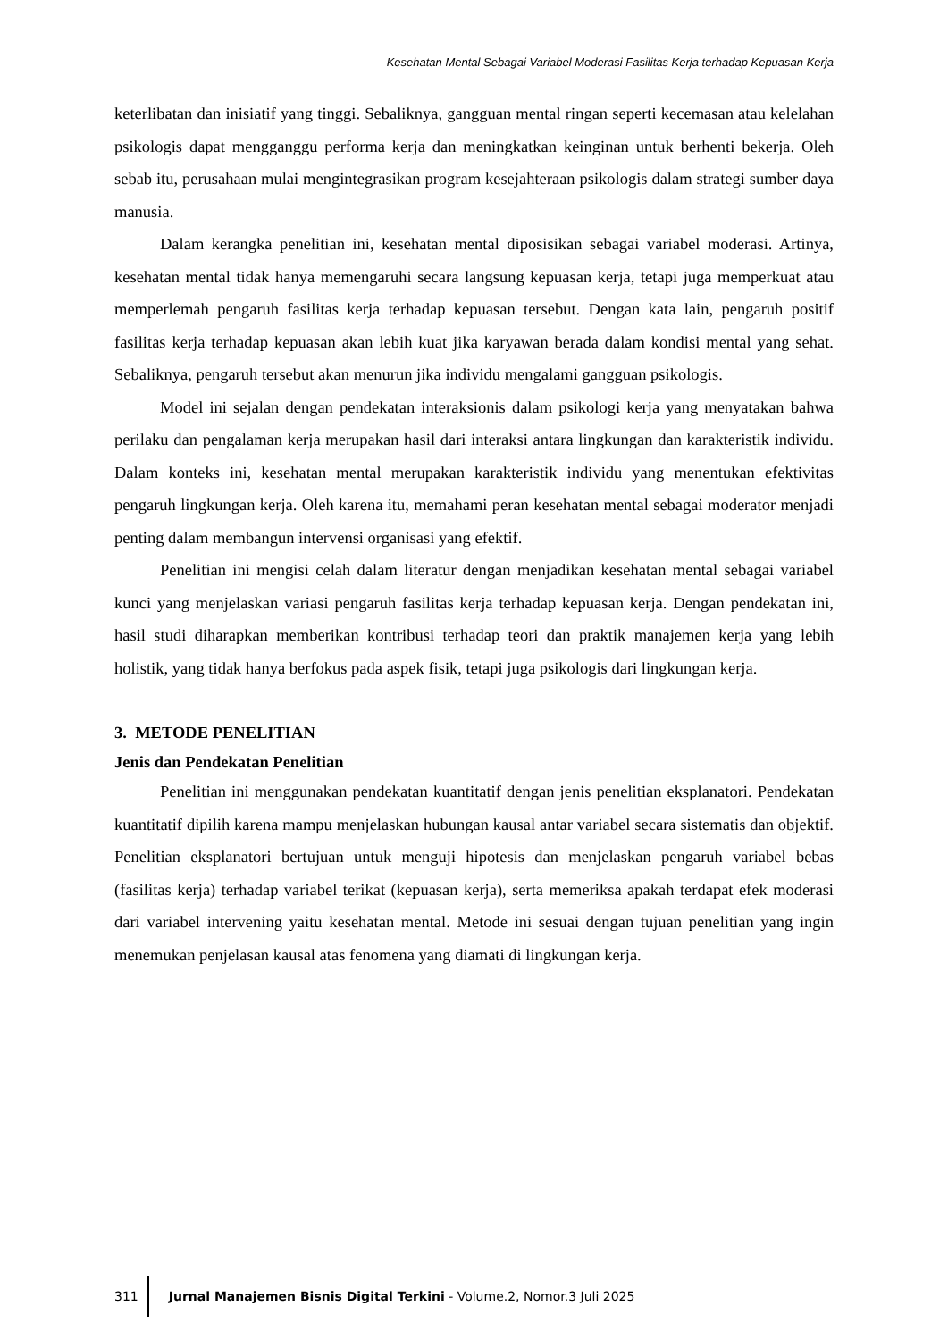Kesehatan Mental Sebagai Variabel Moderasi Fasilitas Kerja terhadap Kepuasan Kerja
keterlibatan dan inisiatif yang tinggi. Sebaliknya, gangguan mental ringan seperti kecemasan atau kelelahan psikologis dapat mengganggu performa kerja dan meningkatkan keinginan untuk berhenti bekerja. Oleh sebab itu, perusahaan mulai mengintegrasikan program kesejahteraan psikologis dalam strategi sumber daya manusia.
Dalam kerangka penelitian ini, kesehatan mental diposisikan sebagai variabel moderasi. Artinya, kesehatan mental tidak hanya memengaruhi secara langsung kepuasan kerja, tetapi juga memperkuat atau memperlemah pengaruh fasilitas kerja terhadap kepuasan tersebut. Dengan kata lain, pengaruh positif fasilitas kerja terhadap kepuasan akan lebih kuat jika karyawan berada dalam kondisi mental yang sehat. Sebaliknya, pengaruh tersebut akan menurun jika individu mengalami gangguan psikologis.
Model ini sejalan dengan pendekatan interaksionis dalam psikologi kerja yang menyatakan bahwa perilaku dan pengalaman kerja merupakan hasil dari interaksi antara lingkungan dan karakteristik individu. Dalam konteks ini, kesehatan mental merupakan karakteristik individu yang menentukan efektivitas pengaruh lingkungan kerja. Oleh karena itu, memahami peran kesehatan mental sebagai moderator menjadi penting dalam membangun intervensi organisasi yang efektif.
Penelitian ini mengisi celah dalam literatur dengan menjadikan kesehatan mental sebagai variabel kunci yang menjelaskan variasi pengaruh fasilitas kerja terhadap kepuasan kerja. Dengan pendekatan ini, hasil studi diharapkan memberikan kontribusi terhadap teori dan praktik manajemen kerja yang lebih holistik, yang tidak hanya berfokus pada aspek fisik, tetapi juga psikologis dari lingkungan kerja.
3. METODE PENELITIAN
Jenis dan Pendekatan Penelitian
Penelitian ini menggunakan pendekatan kuantitatif dengan jenis penelitian eksplanatori. Pendekatan kuantitatif dipilih karena mampu menjelaskan hubungan kausal antar variabel secara sistematis dan objektif. Penelitian eksplanatori bertujuan untuk menguji hipotesis dan menjelaskan pengaruh variabel bebas (fasilitas kerja) terhadap variabel terikat (kepuasan kerja), serta memeriksa apakah terdapat efek moderasi dari variabel intervening yaitu kesehatan mental. Metode ini sesuai dengan tujuan penelitian yang ingin menemukan penjelasan kausal atas fenomena yang diamati di lingkungan kerja.
311
Jurnal Manajemen Bisnis Digital Terkini - Volume.2, Nomor.3 Juli 2025